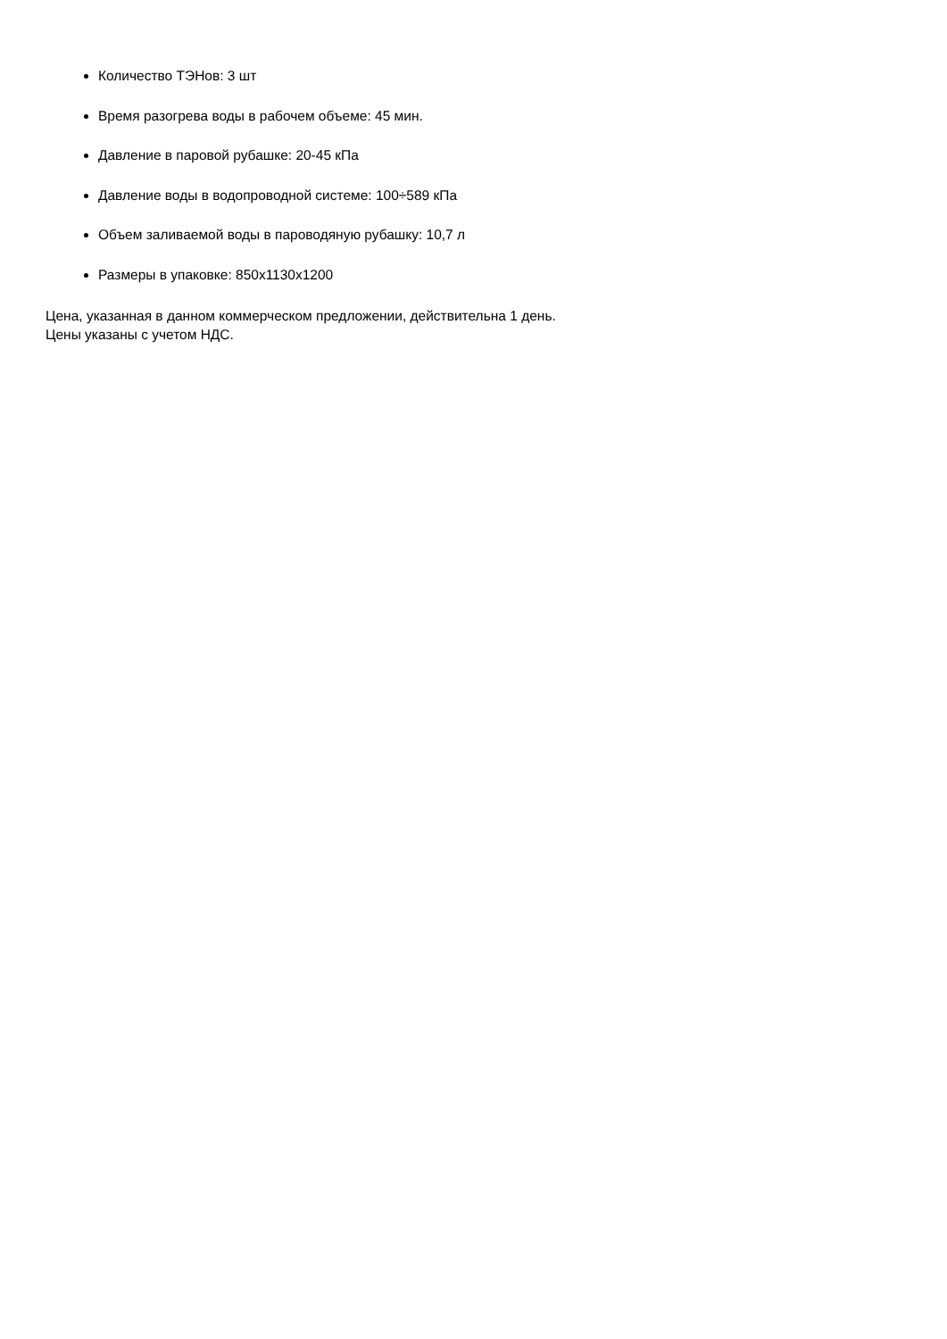Количество ТЭНов: 3 шт
Время разогрева воды в рабочем объеме: 45 мин.
Давление в паровой рубашке: 20-45 кПа
Давление воды в водопроводной системе: 100÷589 кПа
Объем заливаемой воды в пароводяную рубашку: 10,7 л
Размеры в упаковке: 850x1130x1200
Цена, указанная в данном коммерческом предложении, действительна 1 день.
Цены указаны с учетом НДС.